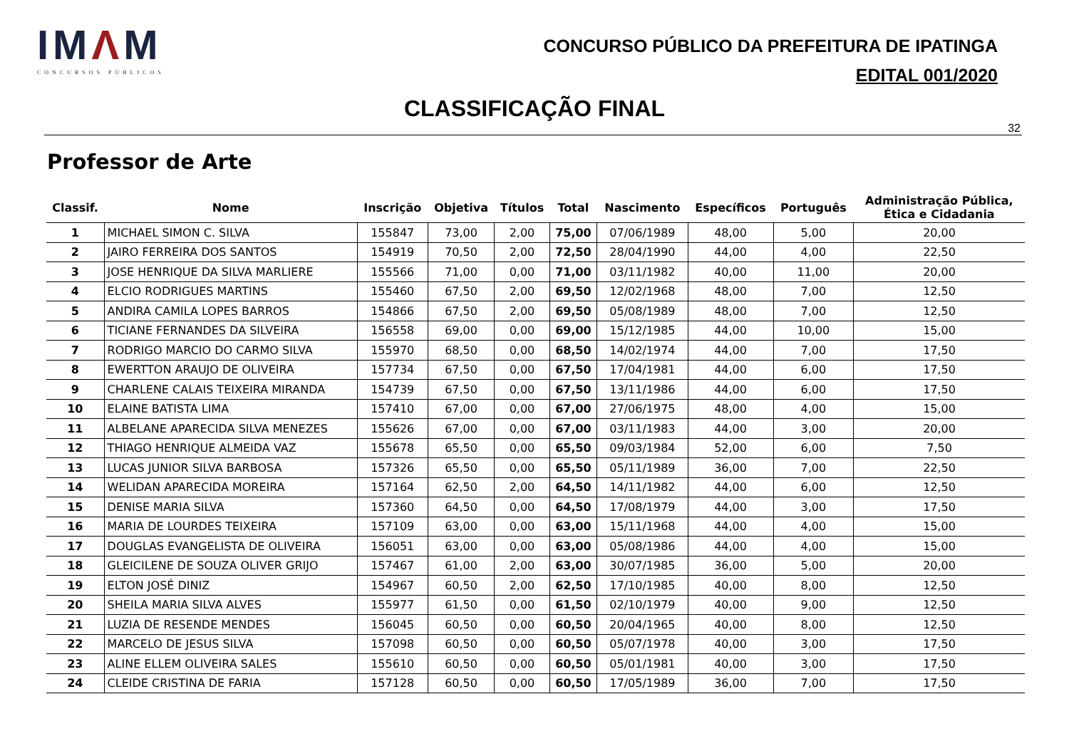IMΛM
CONCURSOS PÚBLICOS
CONCURSO PÚBLICO DA PREFEITURA DE IPATINGA
EDITAL 001/2020
CLASSIFICAÇÃO FINAL
32
Professor de Arte
| Classif. | Nome | Inscrição | Objetiva | Títulos | Total | Nascimento | Específicos | Português | Administração Pública, Ética e Cidadania |
| --- | --- | --- | --- | --- | --- | --- | --- | --- | --- |
| 1 | MICHAEL SIMON C. SILVA | 155847 | 73,00 | 2,00 | 75,00 | 07/06/1989 | 48,00 | 5,00 | 20,00 |
| 2 | JAIRO FERREIRA DOS SANTOS | 154919 | 70,50 | 2,00 | 72,50 | 28/04/1990 | 44,00 | 4,00 | 22,50 |
| 3 | JOSE HENRIQUE DA SILVA MARLIERE | 155566 | 71,00 | 0,00 | 71,00 | 03/11/1982 | 40,00 | 11,00 | 20,00 |
| 4 | ELCIO RODRIGUES MARTINS | 155460 | 67,50 | 2,00 | 69,50 | 12/02/1968 | 48,00 | 7,00 | 12,50 |
| 5 | ANDIRA CAMILA LOPES BARROS | 154866 | 67,50 | 2,00 | 69,50 | 05/08/1989 | 48,00 | 7,00 | 12,50 |
| 6 | TICIANE FERNANDES DA SILVEIRA | 156558 | 69,00 | 0,00 | 69,00 | 15/12/1985 | 44,00 | 10,00 | 15,00 |
| 7 | RODRIGO MARCIO DO CARMO SILVA | 155970 | 68,50 | 0,00 | 68,50 | 14/02/1974 | 44,00 | 7,00 | 17,50 |
| 8 | EWERTTON ARAUJO DE OLIVEIRA | 157734 | 67,50 | 0,00 | 67,50 | 17/04/1981 | 44,00 | 6,00 | 17,50 |
| 9 | CHARLENE CALAIS TEIXEIRA MIRANDA | 154739 | 67,50 | 0,00 | 67,50 | 13/11/1986 | 44,00 | 6,00 | 17,50 |
| 10 | ELAINE BATISTA LIMA | 157410 | 67,00 | 0,00 | 67,00 | 27/06/1975 | 48,00 | 4,00 | 15,00 |
| 11 | ALBELANE APARECIDA SILVA MENEZES | 155626 | 67,00 | 0,00 | 67,00 | 03/11/1983 | 44,00 | 3,00 | 20,00 |
| 12 | THIAGO HENRIQUE ALMEIDA VAZ | 155678 | 65,50 | 0,00 | 65,50 | 09/03/1984 | 52,00 | 6,00 | 7,50 |
| 13 | LUCAS JUNIOR SILVA BARBOSA | 157326 | 65,50 | 0,00 | 65,50 | 05/11/1989 | 36,00 | 7,00 | 22,50 |
| 14 | WELIDAN APARECIDA MOREIRA | 157164 | 62,50 | 2,00 | 64,50 | 14/11/1982 | 44,00 | 6,00 | 12,50 |
| 15 | DENISE MARIA SILVA | 157360 | 64,50 | 0,00 | 64,50 | 17/08/1979 | 44,00 | 3,00 | 17,50 |
| 16 | MARIA DE LOURDES TEIXEIRA | 157109 | 63,00 | 0,00 | 63,00 | 15/11/1968 | 44,00 | 4,00 | 15,00 |
| 17 | DOUGLAS EVANGELISTA DE OLIVEIRA | 156051 | 63,00 | 0,00 | 63,00 | 05/08/1986 | 44,00 | 4,00 | 15,00 |
| 18 | GLEICILENE DE SOUZA OLIVER GRIJO | 157467 | 61,00 | 2,00 | 63,00 | 30/07/1985 | 36,00 | 5,00 | 20,00 |
| 19 | ELTON JOSÉ DINIZ | 154967 | 60,50 | 2,00 | 62,50 | 17/10/1985 | 40,00 | 8,00 | 12,50 |
| 20 | SHEILA MARIA SILVA ALVES | 155977 | 61,50 | 0,00 | 61,50 | 02/10/1979 | 40,00 | 9,00 | 12,50 |
| 21 | LUZIA DE RESENDE MENDES | 156045 | 60,50 | 0,00 | 60,50 | 20/04/1965 | 40,00 | 8,00 | 12,50 |
| 22 | MARCELO DE JESUS SILVA | 157098 | 60,50 | 0,00 | 60,50 | 05/07/1978 | 40,00 | 3,00 | 17,50 |
| 23 | ALINE ELLEM OLIVEIRA SALES | 155610 | 60,50 | 0,00 | 60,50 | 05/01/1981 | 40,00 | 3,00 | 17,50 |
| 24 | CLEIDE CRISTINA DE FARIA | 157128 | 60,50 | 0,00 | 60,50 | 17/05/1989 | 36,00 | 7,00 | 17,50 |